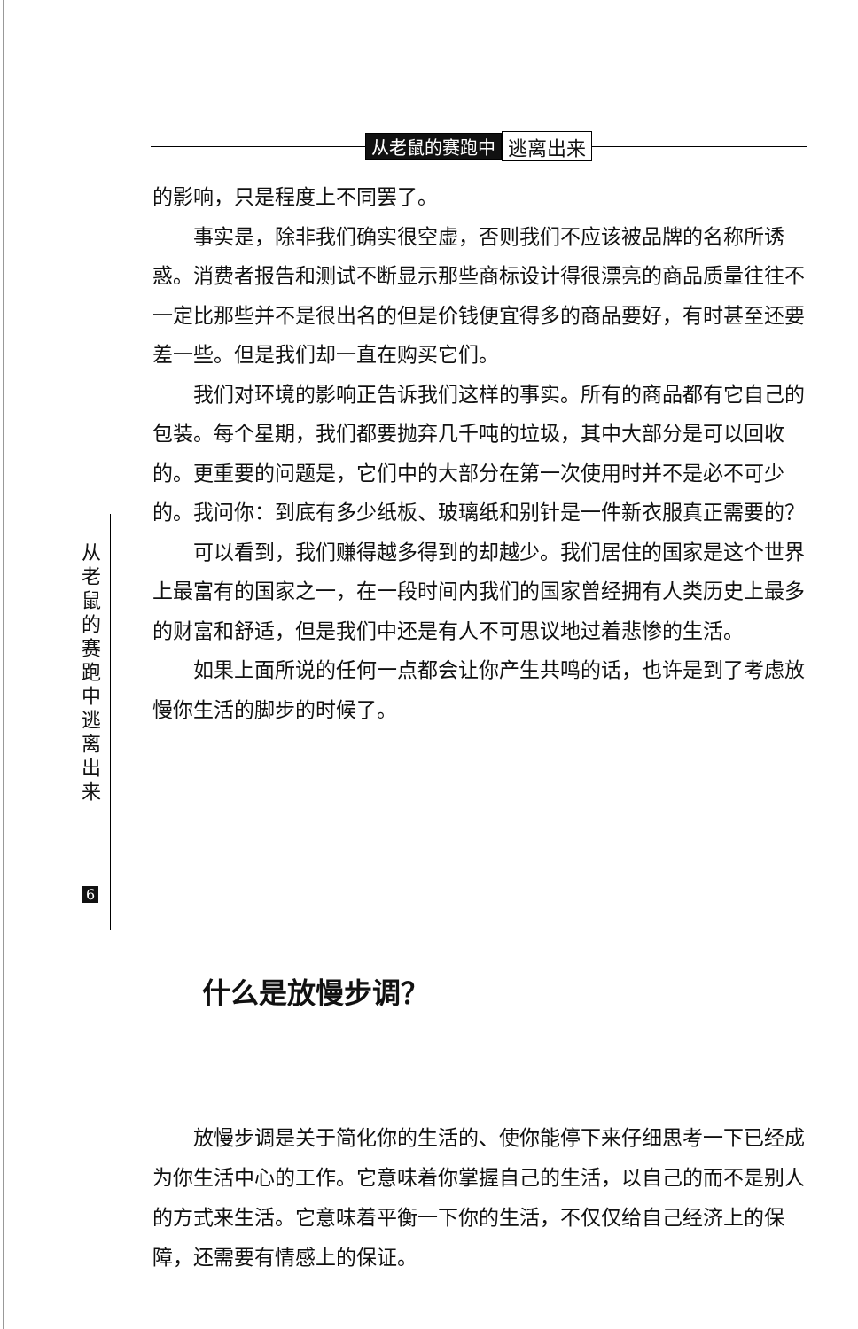从老鼠的赛跑中 逃离出来
的影响，只是程度上不同罢了。
事实是，除非我们确实很空虚，否则我们不应该被品牌的名称所诱惑。消费者报告和测试不断显示那些商标设计得很漂亮的商品质量往往不一定比那些并不是很出名的但是价钱便宜得多的商品要好，有时甚至还要差一些。但是我们却一直在购买它们。
我们对环境的影响正告诉我们这样的事实。所有的商品都有它自己的包装。每个星期，我们都要抛弃几千吨的垃圾，其中大部分是可以回收的。更重要的问题是，它们中的大部分在第一次使用时并不是必不可少的。我问你：到底有多少纸板、玻璃纸和别针是一件新衣服真正需要的？
可以看到，我们赚得越多得到的却越少。我们居住的国家是这个世界上最富有的国家之一，在一段时间内我们的国家曾经拥有人类历史上最多的财富和舒适，但是我们中还是有人不可思议地过着悲惨的生活。
如果上面所说的任何一点都会让你产生共鸣的话，也许是到了考虑放慢你生活的脚步的时候了。
从
老
鼠
的
赛
跑
中
逃
离
出
来
6
什么是放慢步调？
放慢步调是关于简化你的生活的、使你能停下来仔细思考一下已经成为你生活中心的工作。它意味着你掌握自己的生活，以自己的而不是别人的方式来生活。它意味着平衡一下你的生活，不仅仅给自己经济上的保障，还需要有情感上的保证。